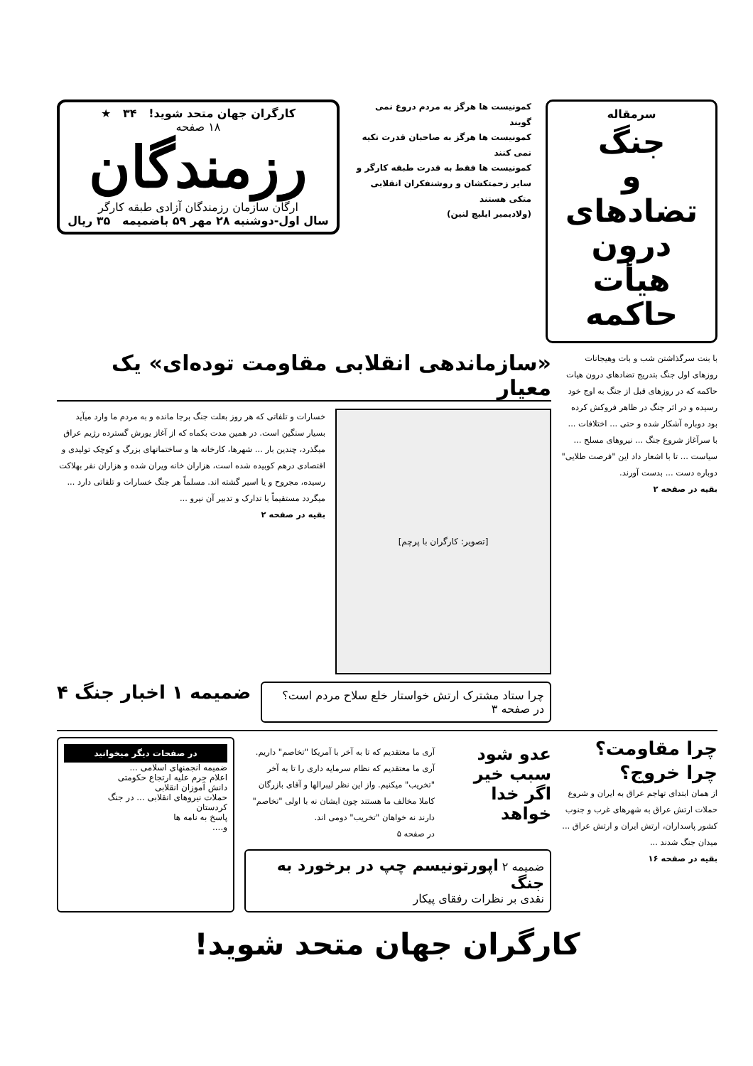سرمقاله
جنگ
و
تضادهای درون
هیأت حاکمه
کمونیست ها هرگز به مردم دروغ نمی گویند
کمونیست ها هرگز به صاحبان قدرت تکیه نمی کنند
کمونیست ها فقط به قدرت طبقه کارگر و سایر زحمتکشان و روشنفکران انقلابی متکی هستند
(ولادیمیر ایلیچ لنین)
کارگران جهان متحد شوید! ۳۴ ★
۱۸ صفحه
رزمندگان
ارگان سازمان رزمندگان آزادی طبقه کارگر
سال اول-دوشنبه ۲۸ مهر ۵۹ باضمیمه ۳۵ ریال
با بنت سرگذاشتن شب و بات وهیجانات روزهای اول جنگ بتدریج تضادهای درون هیات حاکمه که در روزهای قبل از جنگ به اوج خود رسیده و در اثر جنگ در ظاهر فروکش کرده بود دوباره آشکار شده و حتی ... اختلافات ... با سرآغاز شروع جنگ ... نیروهای مسلح ... سیاست ... تا با اشعار داد این "فرصت طلایی" دوباره دست ... بدست آورند.
بقیه در صفحه ۲
«سازماندهی انقلابی مقاومت توده‌ای» یک معیار
[تصویر: کارگران با پرچم]
خسارات و تلفاتی که هر روز بعلت جنگ برجا مانده و به مردم ما وارد میآید بسیار سنگین است. در همین مدت بکماه که از آغاز یورش گسترده رژیم عراق میگذرد، چندین بار ... شهرها، کارخانه ها و ساختمانهای بزرگ و کوچک تولیدی و اقتصادی درهم کوبیده شده است، هزاران خانه ویران شده و هزاران نفر بهلاکت رسیده، مجروح و یا اسیر گشته اند. مسلماً هر جنگ خسارات و تلفاتی دارد ... میگردد مستقیماً با تدارک و تدبیر آن نیرو ...
بقیه در صفحه ۲
چرا ستاد مشترک ارتش خواستار خلع سلاح مردم است؟ در صفحه ۳
ضمیمه ۱ اخبار جنگ ۴
چرا مقاومت؟ چرا خروج؟
از همان ابتدای تهاجم عراق به ایران و شروع حملات ارتش عراق به شهرهای غرب و جنوب کشور پاسداران، ارتش ایران و ارتش عراق ... میدان جنگ شدند ...
بقیه در صفحه ۱۶
عدو شود سبب خیر اگر خدا خواهد
آری ما معتقدیم که تا به آخر با آمریکا "تخاصم" داریم. آری ما معتقدیم که نظام سرمایه داری را تا به آخر "تخریب" میکنیم. واز این نظر لیبرالها و آقای بازرگان کاملا مخالف ما هستند چون ایشان نه با اولی "تخاصم" دارند نه خواهان "تخریب" دومی اند.
در صفحه ۵
ضمیمه ۲ اپورتونیسم چپ در برخورد به جنگ
نقدی بر نظرات رفقای پیکار
در صفحات دیگر میخوانید
ضمیمه انجمنهای اسلامی ...
اعلام جرم علیه ارتجاع حکومتی
دانش آموزان انقلابی
حملات نیروهای انقلابی ... در جنگ
کردستان
پاسخ به نامه ها
و....
کارگران جهان متحد شوید!